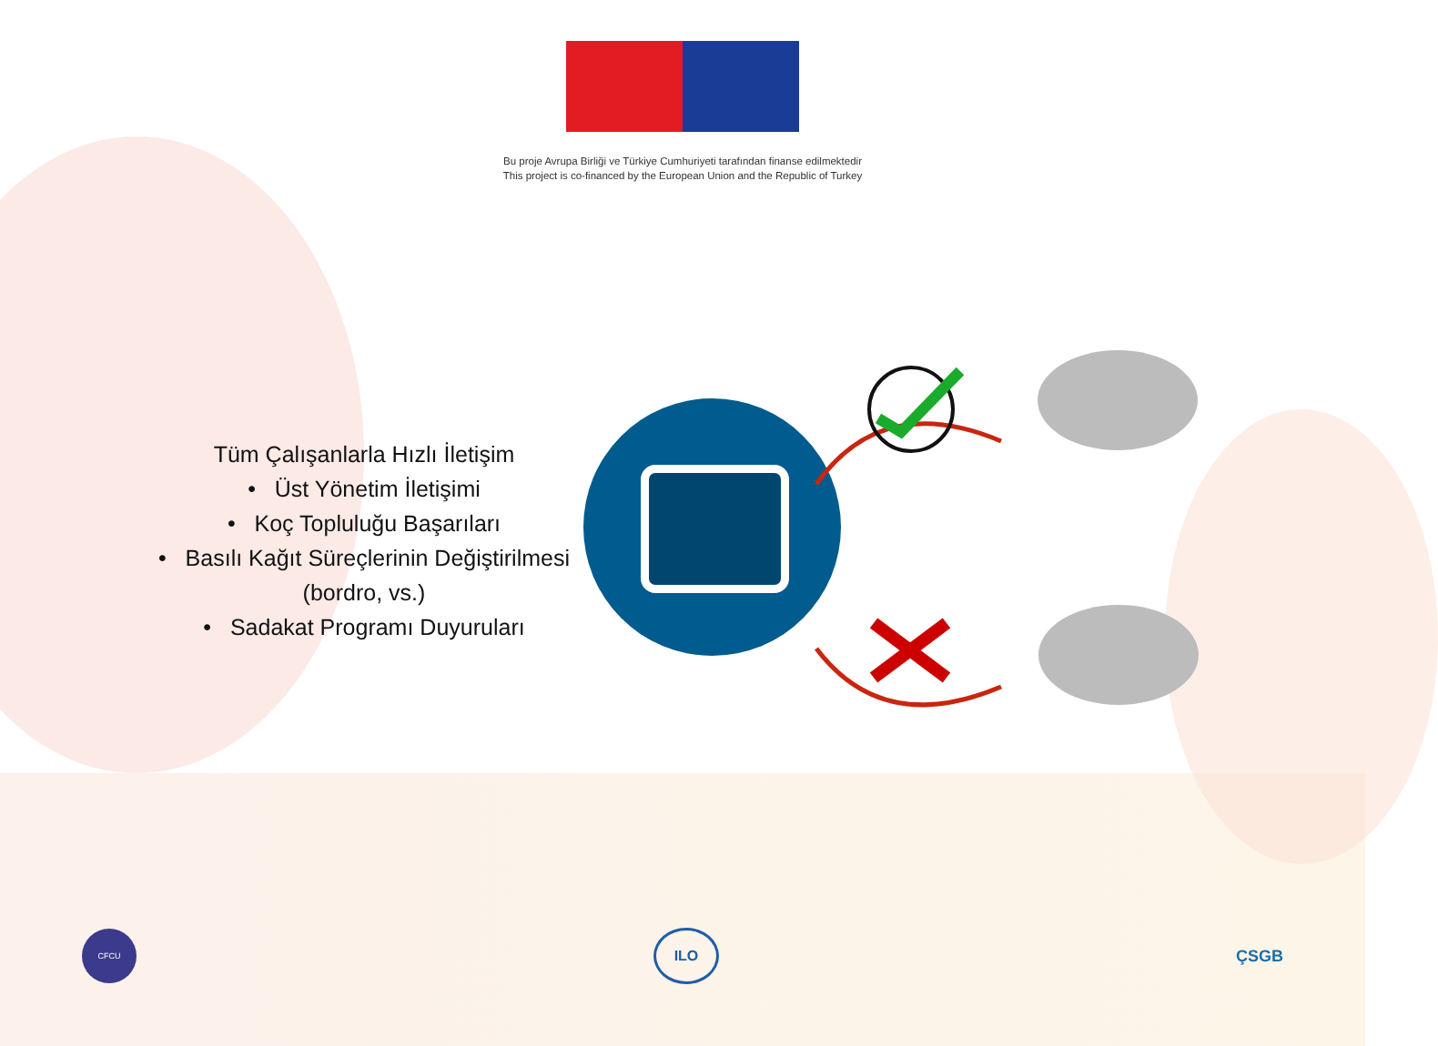Bu proje Avrupa Birliği ve Türkiye Cumhuriyeti tarafından finanse edilmektedir
This project is co-financed by the European Union and the Republic of Turkey
Tüm Çalışanlarla Hızlı İletişim
• Üst Yönetim İletişimi
• Koç Topluluğu Başarıları
• Basılı Kağıt Süreçlerinin Değiştirilmesi (bordro, vs.)
• Sadakat Programı Duyuruları
CFCU
ILO
ÇSGB